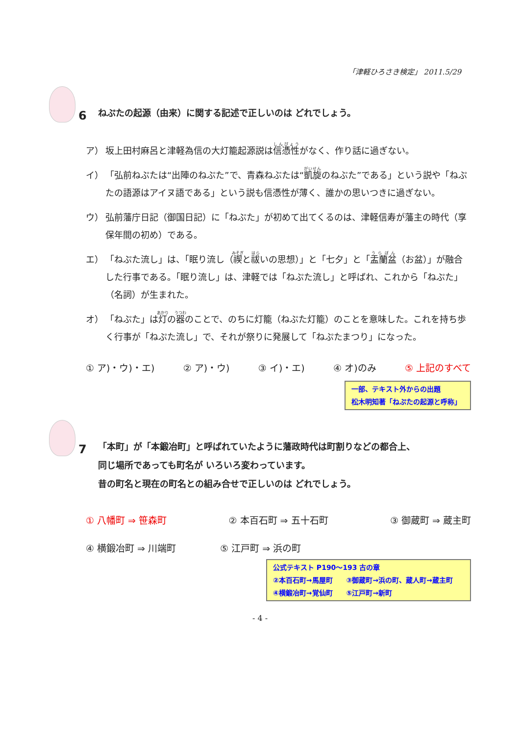「津軽ひろさき検定」 2011.5/29
6
ねぷたの起源（由来）に関する記述で正しいのは どれでしょう。
ア） 坂上田村麻呂と津軽為信の大灯籠起源説は信憑性がなく、作り話に過ぎない。
イ） 「弘前ねぷたは“出陣のねぷた”で、青森ねぶたは“凱旋のねぶた”である」という説や「ねぷたの語源はアイヌ語である」という説も信憑性が薄く、誰かの思いつきに過ぎない。
ウ） 弘前藩庁日記（御国日記）に「ねぷた」が初めて出てくるのは、津軽信寿が藩主の時代（享保年間の初め）である。
エ） 「ねぷた流し」は、「眠り流し（禊と祓いの思想）」と「七夕」と「盂蘭盆（お盆）」が融合した行事である。「眠り流し」は、津軽では「ねぷた流し」と呼ばれ、これから「ねぷた」（名詞）が生まれた。
オ） 「ねぷた」は灯の器のことで、のちに灯籠（ねぷた灯籠）のことを意味した。これを持ち歩く行事が「ねぷた流し」で、それが祭りに発展して「ねぷたまつり」になった。
① ア)・ウ)・エ) ② ア)・ウ) ③ イ)・エ) ④ オ)のみ ⑤ 上記のすべて
一部、テキスト外からの出題
松木明知著「ねぷたの起源と呼称」
7
「本町」が「本鍛冶町」と呼ばれていたように藩政時代は町割りなどの都合上、
同じ場所であっても町名が いろいろ変わっています。
昔の町名と現在の町名との組み合せで正しいのは どれでしょう。
① 八幡町 ⇒ 笹森町 ② 本百石町 ⇒ 五十石町 ③ 御蔵町 ⇒ 蔵主町
④ 横鍛冶町 ⇒ 川端町 ⑤ 江戸町 ⇒ 浜の町
公式テキスト P190～193 古の章
②本百石町→馬屋町　　③御蔵町→浜の町、蔵人町→蔵主町
④横鍛冶町→覚仙町　　⑤江戸町→新町
- 4 -